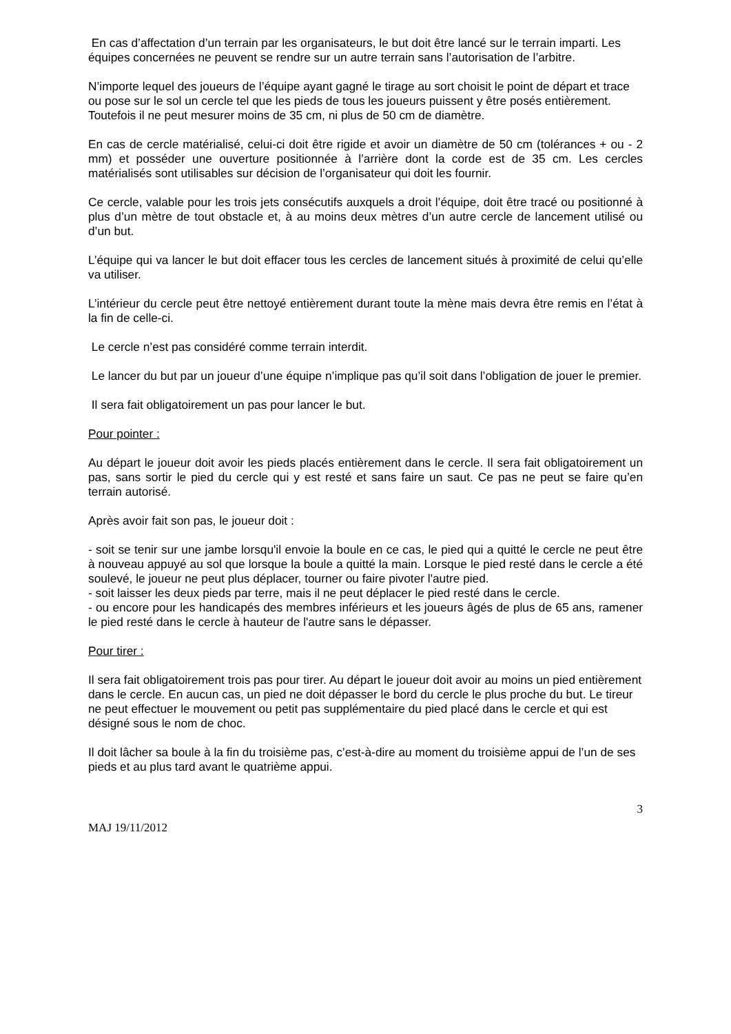En cas d’affectation d’un terrain par les organisateurs, le but doit être lancé sur le terrain imparti. Les équipes concernées ne peuvent se rendre sur un autre terrain sans l’autorisation de l’arbitre.
N’importe lequel des joueurs de l’équipe ayant gagné le tirage au sort choisit le point de départ et trace ou pose sur le sol un cercle tel que les pieds de tous les joueurs puissent y être posés entièrement. Toutefois il ne peut mesurer moins de 35 cm, ni plus de 50 cm de diamètre.
En cas de cercle matérialisé, celui-ci doit être rigide et avoir un diamètre de 50 cm (tolérances + ou - 2 mm) et posséder une ouverture positionnée à l’arrière dont la corde est de 35 cm. Les cercles matérialisés sont utilisables sur décision de l’organisateur qui doit les fournir.
Ce cercle, valable pour les trois jets consécutifs auxquels a droit l’équipe, doit être tracé ou positionné à plus d’un mètre de tout obstacle et, à au moins deux mètres d’un autre cercle de lancement utilisé ou d’un but.
L’équipe qui va lancer le but doit effacer tous les cercles de lancement situés à proximité de celui qu’elle va utiliser.
L’intérieur du cercle peut être nettoyé entièrement durant toute la mène mais devra être remis en l’état à la fin de celle-ci.
Le cercle n’est pas considéré comme terrain interdit.
Le lancer du but par un joueur d’une équipe n’implique pas qu’il soit dans l’obligation de jouer le premier.
Il sera fait obligatoirement un pas pour lancer le but.
Pour pointer :
Au départ le joueur doit avoir les pieds placés entièrement dans le cercle. Il sera fait obligatoirement un pas, sans sortir le pied du cercle qui y est resté et sans faire un saut. Ce pas ne peut se faire qu’en terrain autorisé.
Après avoir fait son pas, le joueur doit :
- soit se tenir sur une jambe lorsqu'il envoie la boule en ce cas, le pied qui a quitté le cercle ne peut être à nouveau appuyé au sol que lorsque la boule a quitté la main. Lorsque le pied resté dans le cercle a été soulevé, le joueur ne peut plus déplacer, tourner ou faire pivoter l'autre pied.
- soit laisser les deux pieds par terre, mais il ne peut déplacer le pied resté dans le cercle.
- ou encore pour les handicapés des membres inférieurs et les joueurs âgés de plus de 65 ans, ramener le pied resté dans le cercle à hauteur de l'autre sans le dépasser.
Pour tirer :
Il sera fait obligatoirement trois pas pour tirer. Au départ le joueur doit avoir au moins un pied entièrement dans le cercle. En aucun cas, un pied ne doit dépasser le bord du cercle le plus proche du but. Le tireur ne peut effectuer le mouvement ou petit pas supplémentaire du pied placé dans le cercle et qui est désigné sous le nom de choc.
Il doit lâcher sa boule à la fin du troisième pas, c’est-à-dire au moment du troisième appui de l’un de ses pieds et au plus tard avant le quatrième appui.
3
MAJ 19/11/2012